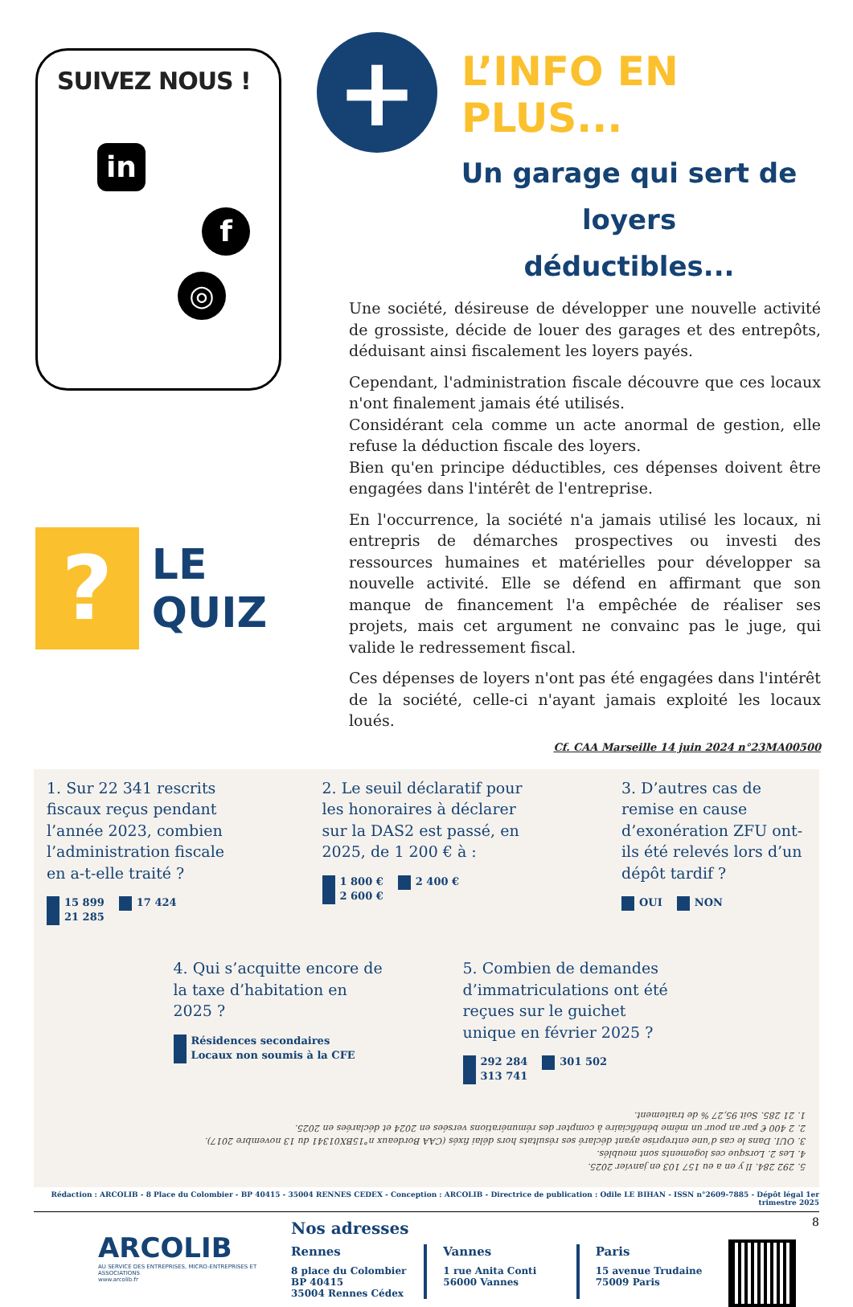SUIVEZ NOUS !
in
f
◎
?
LE QUIZ
+
L’INFO EN PLUS...
Un garage qui sert de loyers
déductibles...
Une société, désireuse de développer une nouvelle activité de grossiste, décide de louer des garages et des entrepôts, déduisant ainsi fiscalement les loyers payés.
Cependant, l'administration fiscale découvre que ces locaux n'ont finalement jamais été utilisés.
Considérant cela comme un acte anormal de gestion, elle refuse la déduction fiscale des loyers.
Bien qu'en principe déductibles, ces dépenses doivent être engagées dans l'intérêt de l'entreprise.
En l'occurrence, la société n'a jamais utilisé les locaux, ni entrepris de démarches prospectives ou investi des ressources humaines et matérielles pour développer sa nouvelle activité. Elle se défend en affirmant que son manque de financement l'a empêchée de réaliser ses projets, mais cet argument ne convainc pas le juge, qui valide le redressement fiscal.
Ces dépenses de loyers n'ont pas été engagées dans l'intérêt de la société, celle-ci n'ayant jamais exploité les locaux loués.
Cf. CAA Marseille 14 juin 2024 n°23MA00500
1. Sur 22 341 rescrits fiscaux reçus pendant l’année 2023, combien l’administration fiscale en a-t-elle traité ?
15 899 17 424 21 285
2. Le seuil déclaratif pour les honoraires à déclarer sur la DAS2 est passé, en 2025, de 1 200 € à :
1 800 € 2 400 € 2 600 €
3. D’autres cas de remise en cause d’exonération ZFU ont-ils été relevés lors d’un dépôt tardif ?
OUI NON
4. Qui s’acquitte encore de la taxe d’habitation en 2025 ?
Résidences secondaires Locaux non soumis à la CFE
5. Combien de demandes d’immatriculations ont été reçues sur le guichet unique en février 2025 ?
292 284 301 502 313 741
5. 292 284. Il y en a eu 157 103 en janvier 2025.
4. Les 2. Lorsque ces logements sont meublés.
3. OUI. Dans le cas d’une entreprise ayant déclaré ses résultats hors délai fixés (CAA Bordeaux n°15BX01341 du 13 novembre 2017).
2. 2 400 € par an pour un même bénéficiaire à compter des rémunérations versées en 2024 et déclarées en 2025.
1. 21 285. Soit 95,27 % de traitement.
Rédaction : ARCOLIB - 8 Place du Colombier - BP 40415 - 35004 RENNES CEDEX - Conception : ARCOLIB - Directrice de publication : Odile LE BIHAN - ISSN n°2609-7885 - Dépôt légal 1er trimestre 2025
ARCOLIB
AU SERVICE DES ENTREPRISES, MICRO-ENTREPRISES ET ASSOCIATIONS
www.arcolib.fr
Nos adresses
Rennes
8 place du Colombier
BP 40415
35004 Rennes Cédex
Vannes
1 rue Anita Conti
56000 Vannes
Paris
15 avenue Trudaine
75009 Paris
8